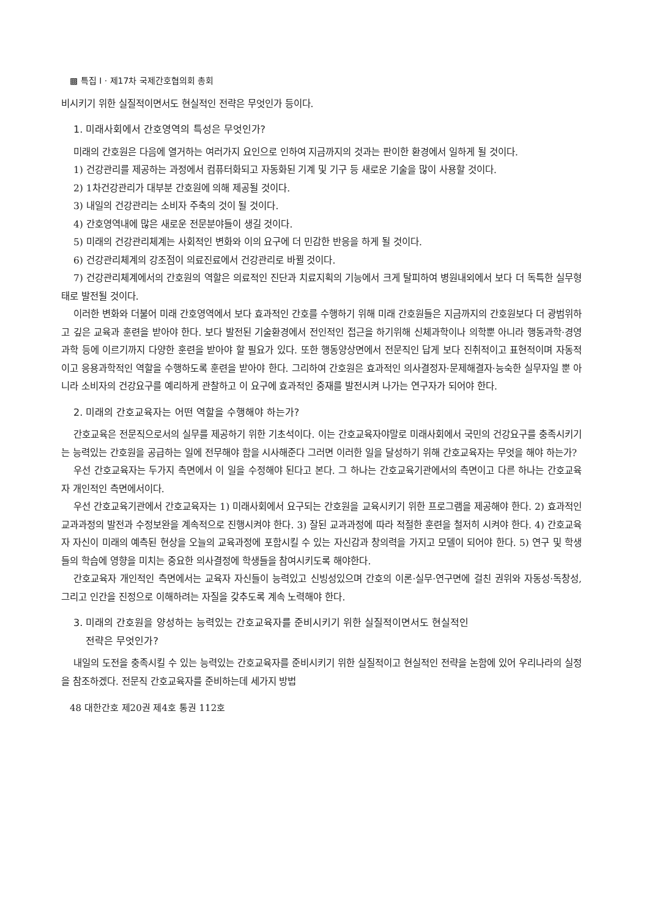▩ 특집 I · 제17차 국제간호협의회 총회
비시키기 위한 실질적이면서도 현실적인 전략은 무엇인가 등이다.
1. 미래사회에서 간호영역의 특성은 무엇인가?
미래의 간호원은 다음에 열거하는 여러가지 요인으로 인하여 지금까지의 것과는 판이한 환경에서 일하게 될 것이다.
1) 건강관리를 제공하는 과정에서 컴퓨터화되고 자동화된 기계 및 기구 등 새로운 기술을 많이 사용할 것이다.
2) 1차건강관리가 대부분 간호원에 의해 제공될 것이다.
3) 내일의 건강관리는 소비자 주축의 것이 될 것이다.
4) 간호영역내에 많은 새로운 전문분야들이 생길 것이다.
5) 미래의 건강관리체계는 사회적인 변화와 이의 요구에 더 민감한 반응을 하게 될 것이다.
6) 건강관리체계의 강조점이 의료진료에서 건강관리로 바뀔 것이다.
7) 건강관리체계에서의 간호원의 역할은 의료적인 진단과 치료지획의 기능에서 크게 탈피하여 병원내외에서 보다 더 독특한 실무형태로 발전될 것이다.
이러한 변화와 더불어 미래 간호영역에서 보다 효과적인 간호를 수행하기 위해 미래 간호원들은 지금까지의 간호원보다 더 광범위하고 깊은 교육과 훈련을 받아야 한다. 보다 발전된 기술환경에서 전인적인 접근을 하기위해 신체과학이나 의학뿐 아니라 행동과학·경영과학 등에 이르기까지 다양한 훈련을 받아야 할 필요가 있다. 또한 행동양상면에서 전문직인 답게 보다 진취적이고 표현적이며 자동적이고 응용과학적인 역할을 수행하도록 훈련을 받아야 한다. 그리하여 간호원은 효과적인 의사결정자·문제해결자·능숙한 실무자일 뿐 아니라 소비자의 건강요구를 예리하게 관찰하고 이 요구에 효과적인 중재를 발전시켜 나가는 연구자가 되어야 한다.
2. 미래의 간호교육자는 어떤 역할을 수행해야 하는가?
간호교육은 전문직으로서의 실무를 제공하기 위한 기초석이다. 이는 간호교육자야말로 미래사회에서 국민의 건강요구를 충족시키기는 능력있는 간호원을 공급하는 일에 전무해야 함을 시사해준다 그러면 이러한 일을 달성하기 위해 간호교육자는 무엇을 해야 하는가?
우선 간호교육자는 두가지 측면에서 이 일을 수정해야 된다고 본다. 그 하나는 간호교육기관에서의 측면이고 다른 하나는 간호교육자 개인적인 측면에서이다.
우선 간호교육기관에서 간호교육자는 1) 미래사회에서 요구되는 간호원을 교육시키기 위한 프로그램을 제공해야 한다. 2) 효과적인 교과과정의 발전과 수정보완을 계속적으로 진행시켜야 한다. 3) 잘된 교과과정에 따라 적절한 훈련을 철저히 시켜야 한다. 4) 간호교육자 자신이 미래의 예측된 현상을 오늘의 교육과정에 포함시킬 수 있는 자신감과 창의력을 가지고 모델이 되어야 한다. 5) 연구 및 학생들의 학습에 영향을 미치는 중요한 의사결정에 학생들을 참여시키도록 해야한다.
간호교육자 개인적인 측면에서는 교육자 자신들이 능력있고 신빙성있으며 간호의 이론·실무·연구면에 걸친 권위와 자동성·독창성, 그리고 인간을 진정으로 이해하려는 자질을 갖추도록 계속 노력해야 한다.
3. 미래의 간호원을 양성하는 능력있는 간호교육자를 준비시키기 위한 실질적이면서도 현실적인
전략은 무엇인가?
내일의 도전을 충족시킬 수 있는 능력있는 간호교육자를 준비시키기 위한 실질적이고 현실적인 전략을 논함에 있어 우리나라의 실정을 참조하겠다. 전문직 간호교육자를 준비하는데 세가지 방법
48 대한간호 제20권 제4호 통권 112호